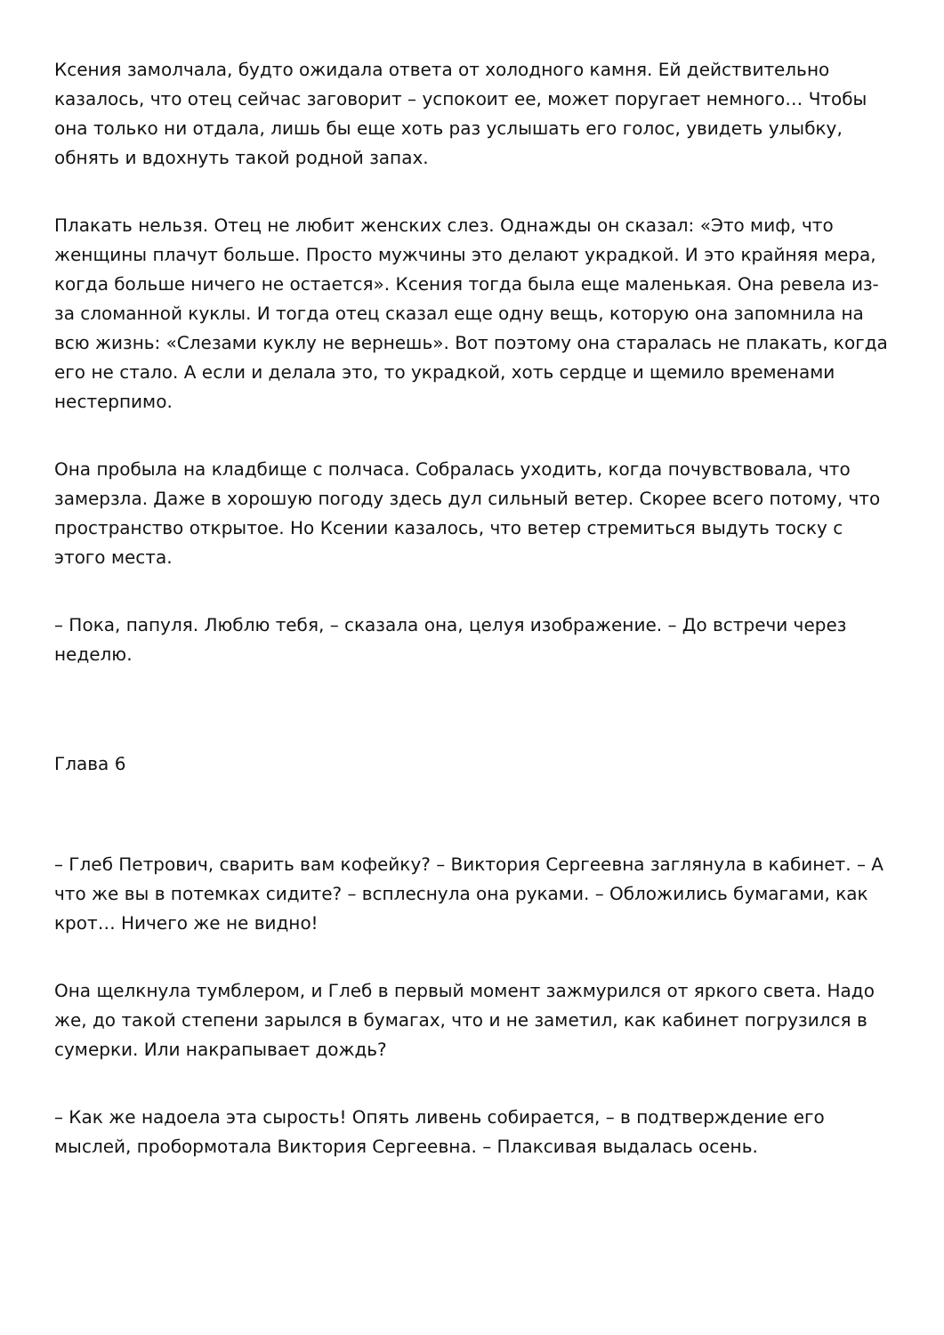Ксения замолчала, будто ожидала ответа от холодного камня. Ей действительно казалось, что отец сейчас заговорит – успокоит ее, может поругает немного… Чтобы она только ни отдала, лишь бы еще хоть раз услышать его голос, увидеть улыбку, обнять и вдохнуть такой родной запах.
Плакать нельзя. Отец не любит женских слез. Однажды он сказал: «Это миф, что женщины плачут больше. Просто мужчины это делают украдкой. И это крайняя мера, когда больше ничего не остается». Ксения тогда была еще маленькая. Она ревела из-за сломанной куклы. И тогда отец сказал еще одну вещь, которую она запомнила на всю жизнь: «Слезами куклу не вернешь». Вот поэтому она старалась не плакать, когда его не стало. А если и делала это, то украдкой, хоть сердце и щемило временами нестерпимо.
Она пробыла на кладбище с полчаса. Собралась уходить, когда почувствовала, что замерзла. Даже в хорошую погоду здесь дул сильный ветер. Скорее всего потому, что пространство открытое. Но Ксении казалось, что ветер стремиться выдуть тоску с этого места.
– Пока, папуля. Люблю тебя, – сказала она, целуя изображение. – До встречи через неделю.
Глава 6
– Глеб Петрович, сварить вам кофейку? – Виктория Сергеевна заглянула в кабинет. – А что же вы в потемках сидите? – всплеснула она руками. – Обложились бумагами, как крот… Ничего же не видно!
Она щелкнула тумблером, и Глеб в первый момент зажмурился от яркого света. Надо же, до такой степени зарылся в бумагах, что и не заметил, как кабинет погрузился в сумерки. Или накрапывает дождь?
– Как же надоела эта сырость! Опять ливень собирается, – в подтверждение его мыслей, пробормотала Виктория Сергеевна. – Плаксивая выдалась осень.